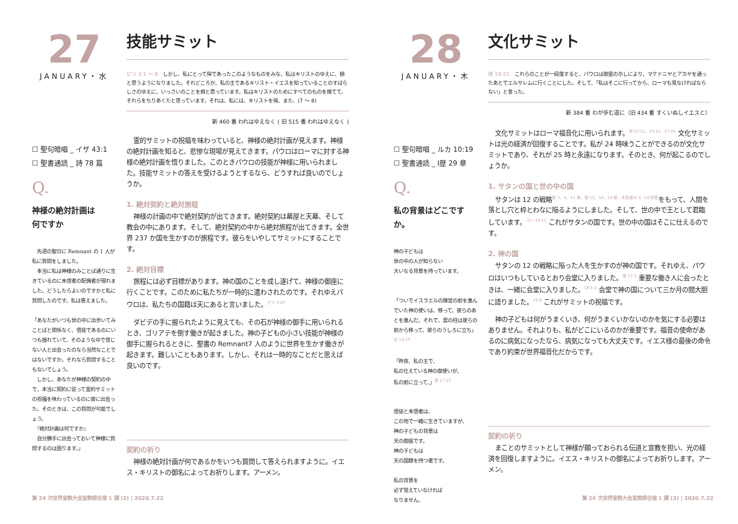27
JANUARY・水
☐ 聖句暗唱 _ イザ 43:1
☐ 聖書通読 _ 詩 78 篇
Q.
神様の絶対計画は
何ですか
　先週の聖日に Remnant の 1 人が私に質問をしました。
　本当に私は神様のみことば通りに生きているのに未信者の配偶者が現れました。どうしたらよいのですかと私に質問したのです。私は答えました。
「あなたがいつも世の中に出歩いてみことばと関係なく、信徒であるのにいつも揺れていて、そのような中で信じない人と出会ったのなら当然なことではないですか。それなら質問することもないでしょう。
　しかし、あなたが神様の契約の中で、本当に契約に従って霊的サミットの祝福を味わっているのに彼に出会った。そのときは、この質問が可能でしょう。
　『絶対計画は何ですか』
　自分勝手に出会っておいて神様に質問するのは困ります。」
技能サミット
ピリ 3:1 〜 8　しかし、私にとって得であったこのようなものをみな、私はキリストのゆえに、損と思うようになりました。それどころか、私の主であるキリスト・イエスを知っていることのすばらしさのゆえに、いっさいのことを損と思っています。私はキリストのためにすべてのものを捨てて、それらをちりあくたと思っています。それは、私には、キリストを得、また、(7 〜 8)
新 460 番 われはゆえなく ( 旧 515 番 われはゆえなく )
霊的サミットの祝福を味わっていると、神様の絶対計画が見えます。神様の絶対計画を知ると、悲惨な現場が見えてきます。パウロはローマに対する神様の絶対計画を悟りました。このときパウロの技能が神様に用いられました。技能サミットの答えを受けるようとするなら、どうすれば良いのでしょうか。
1. 絶対契約と絶対旅程
神様の計画の中で絶対契約が出てきます。絶対契約は幕屋と天幕、そして教会の中にあります。そして、絶対契約の中から絶対旅程が出てきます。全世界 237 か国を生かすのが旅程です。彼らをいやしてサミットにすることです。
2. 絶対目標
旅程には必ず目標があります。神の国のことを成し遂げて、神様の御座に行くことです。このために私たちが一時的に遣わされたのです。それゆえパウロは、私たちの国籍は天にあると言いました。<sup>ピリ 3:20</sup>
ダビデの手に握られたように見えても、その石が神様の御手に用いられるとき、ゴリアテを倒す働きが起きました。神の子どもの小さい技能が神様の御手に握られるときに、聖書の Remnant7 人のように世界を生かす働きが起きます。難しいこともあります。しかし、それは一時的なことだと思えば良いのです。
契約の祈り
神様の絶対計画が何であるかをいつも質問して答えられますように。イエス・キリストの御名によってお祈りします。アーメン。
第 24 次世界宣教大会宣教師合宿 1 講 (2) | 2020.7.22
28
JANUARY・木
☐ 聖句暗唱 _ ルカ 10:19
☐ 聖書通読 _ Ⅰ歴 29 章
Q.
私の背景はどこですか。
神の子どもは
世の中の人が知らない
大いなる背景を持っています。
「ついでイスラエルの陣営の前を進んでいた神の使いは、移って、彼らのあとを進んだ。それで、雲の柱は彼らの前から移って、彼らのうしろに立ち」<sup>出 14:19</sup>
「昨夜、私の主で、
私の仕えている神の御使いが、
私の前に立って、」<sup>使 27:23</sup>
信徒と未信者は、
この地で一緒に生きていますが、
神の子どもの背景は
天の御座です。
神の子どもは
天の国籍を持つ者です。
私の背景を
必ず覚えていなければ
なりません。
文化サミット
使 19:21　これらのことが一段落すると、パウロは御霊の示しにより、マケドニヤとアカヤを通ったあとでエルサレムに行くことにした。そして、「私はそこに行ってから、ローマも見なければならない」と言った。
新 384 番 わが歩む道に（旧 434 番 すくいぬしイエスと）
文化サミットはローマ福音化に用いられます。<sup>使 19:21、23:11、27:24</sup> 文化サミットは光の経済が回復することです。私が 24 時味うことができるのが文化サミットであり、それが 25 時と永遠になります。そのとき、何が起こるのでしょうか。
1. サタンの国と世の中の国
サタンは 12 の戦略<sup>創 3、6、11 章、使 13、16、19 章、未信者の 6 つの状態</sup>をもって、人間を落とし穴と枠とわなに陥るようにしました。そして、世の中で王として君臨しています。<sup>ヨハ 16:11</sup> これがサタンの国です。世の中の国はそこに仕えるのです。
2. 神の国
サタンの 12 の戦略に陥った人を生かすのが神の国です。それゆえ、パウロはいつもしているとおり会堂に入りました。<sup>使 17:1</sup> 重要な働き人に会ったときは、一緒に会堂に入りました。<sup>18:1-4</sup> 会堂で神の国について三か月の間大胆に語りました。<sup>19:8</sup> これがサミットの祝福です。
神の子どもは何がうまくいき、何がうまくいかないのかを気にする必要はありません。それよりも、私がどこにいるのかが重要です。福音の使命があるのに病気になったなら、病気になっても大丈夫です。イエス様の最後の命令であり約束が世界福音化だからです。
契約の祈り
まことのサミットとして神様が願っておられる伝道と宣教を担い、光の経済を回復しますように。イエス・キリストの御名によってお祈りします。アーメン。
第 24 次世界宣教大会宣教師合宿 1 講 (3) | 2020.7.22